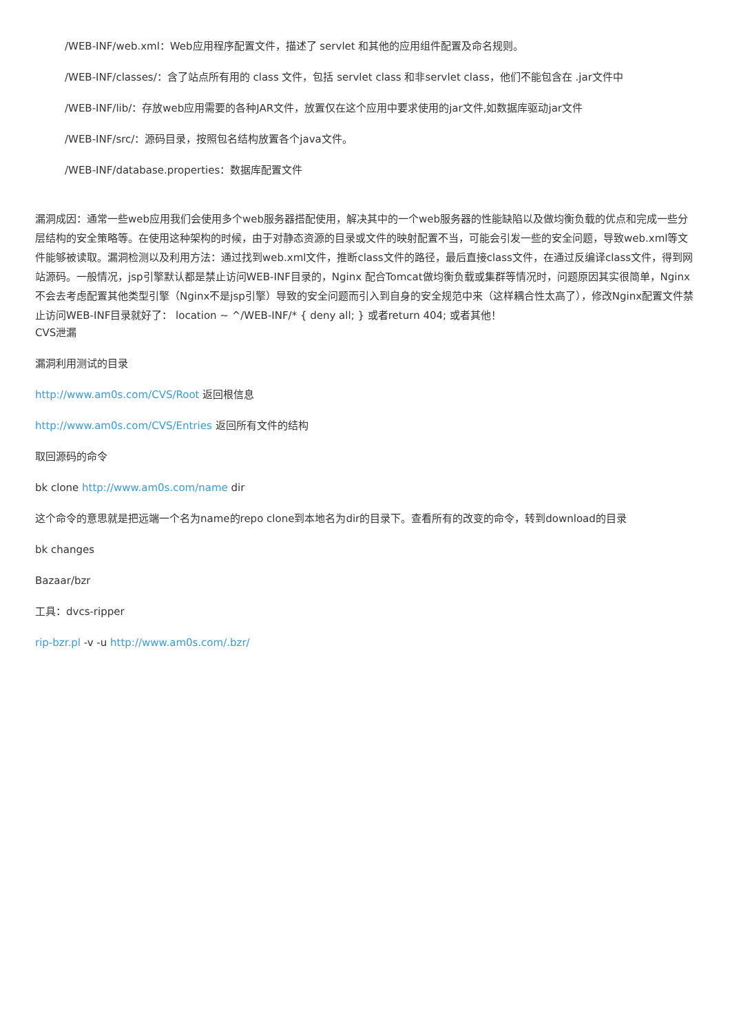/WEB-INF/web.xml：Web应用程序配置文件，描述了 servlet 和其他的应用组件配置及命名规则。
/WEB-INF/classes/：含了站点所有用的 class 文件，包括 servlet class 和非servlet class，他们不能包含在 .jar文件中
/WEB-INF/lib/：存放web应用需要的各种JAR文件，放置仅在这个应用中要求使用的jar文件,如数据库驱动jar文件
/WEB-INF/src/：源码目录，按照包名结构放置各个java文件。
/WEB-INF/database.properties：数据库配置文件
漏洞成因：通常一些web应用我们会使用多个web服务器搭配使用，解决其中的一个web服务器的性能缺陷以及做均衡负载的优点和完成一些分层结构的安全策略等。在使用这种架构的时候，由于对静态资源的目录或文件的映射配置不当，可能会引发一些的安全问题，导致web.xml等文件能够被读取。漏洞检测以及利用方法：通过找到web.xml文件，推断class文件的路径，最后直接class文件，在通过反编译class文件，得到网站源码。一般情况，jsp引擎默认都是禁止访问WEB-INF目录的，Nginx 配合Tomcat做均衡负载或集群等情况时，问题原因其实很简单，Nginx不会去考虑配置其他类型引擎（Nginx不是jsp引擎）导致的安全问题而引入到自身的安全规范中来（这样耦合性太高了），修改Nginx配置文件禁止访问WEB-INF目录就好了： location ~ ^/WEB-INF/* { deny all; } 或者return 404; 或者其他！
CVS泄漏
漏洞利用测试的目录
http://www.am0s.com/CVS/Root 返回根信息
http://www.am0s.com/CVS/Entries 返回所有文件的结构
取回源码的命令
bk clone http://www.am0s.com/name dir
这个命令的意思就是把远端一个名为name的repo clone到本地名为dir的目录下。查看所有的改变的命令，转到download的目录
bk changes
Bazaar/bzr
工具：dvcs-ripper
rip-bzr.pl -v -u http://www.am0s.com/.bzr/